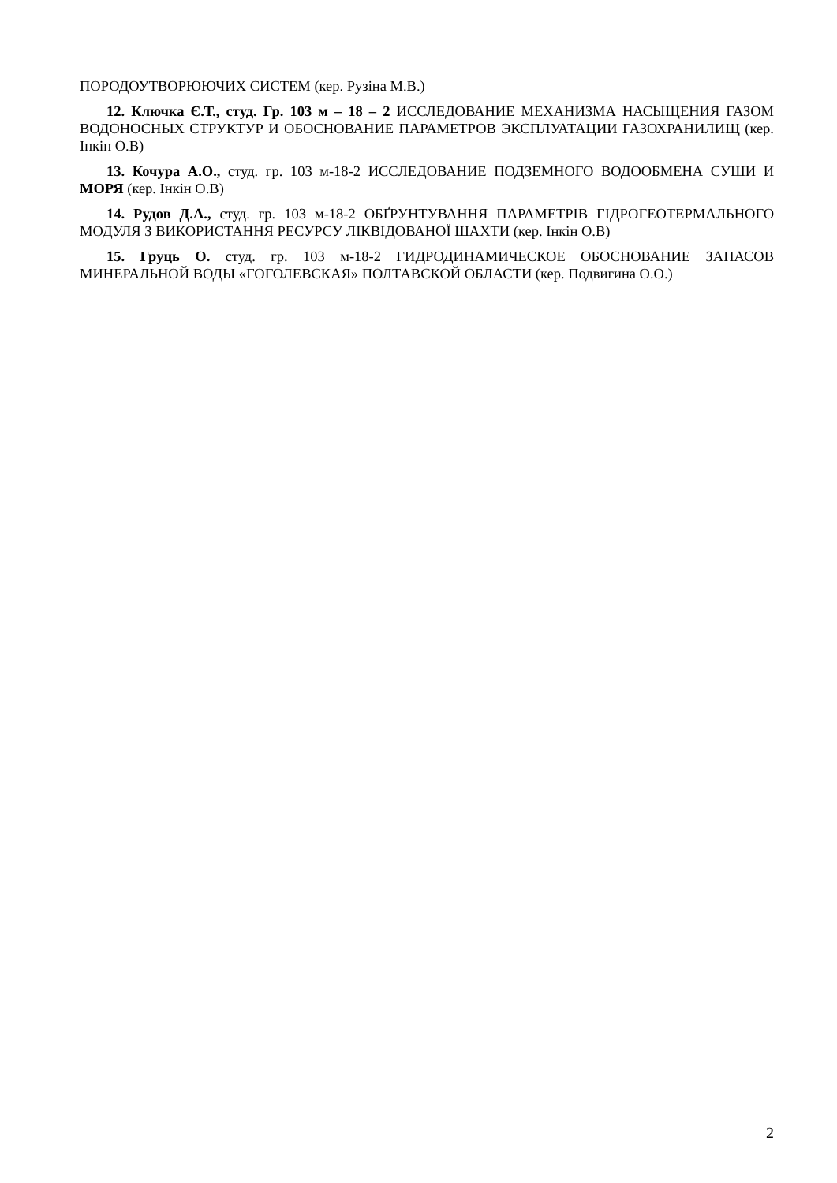ПОРОДОУТВОРЮЮЧИХ СИСТЕМ (кер. Рузіна М.В.)
12. Ключка Є.Т., студ. Гр. 103 м – 18 – 2 ИССЛЕДОВАНИЕ МЕХАНИЗМА НАСЫЩЕНИЯ ГАЗОМ ВОДОНОСНЫХ СТРУКТУР И ОБОСНОВАНИЕ ПАРАМЕТРОВ ЭКСПЛУАТАЦИИ ГАЗОХРАНИЛИЩ (кер. Інкін О.В)
13. Кочура А.О., студ. гр. 103 м-18-2 ИССЛЕДОВАНИЕ ПОДЗЕМНОГО ВОДООБМЕНА СУШИ И МОРЯ (кер. Інкін О.В)
14. Рудов Д.А., студ. гр. 103 м-18-2 ОБҐРУНТУВАННЯ ПАРАМЕТРІВ ГІДРОГЕОТЕРМАЛЬНОГО МОДУЛЯ З ВИКОРИСТАННЯ РЕСУРСУ ЛІКВІДОВАНОЇ ШАХТИ (кер. Інкін О.В)
15. Груць О. студ. гр. 103 м-18-2 ГИДРОДИНАМИЧЕСКОЕ ОБОСНОВАНИЕ ЗАПАСОВ МИНЕРАЛЬНОЙ ВОДЫ «ГОГОЛЕВСКАЯ» ПОЛТАВСКОЙ ОБЛАСТИ (кер. Подвигина О.О.)
2